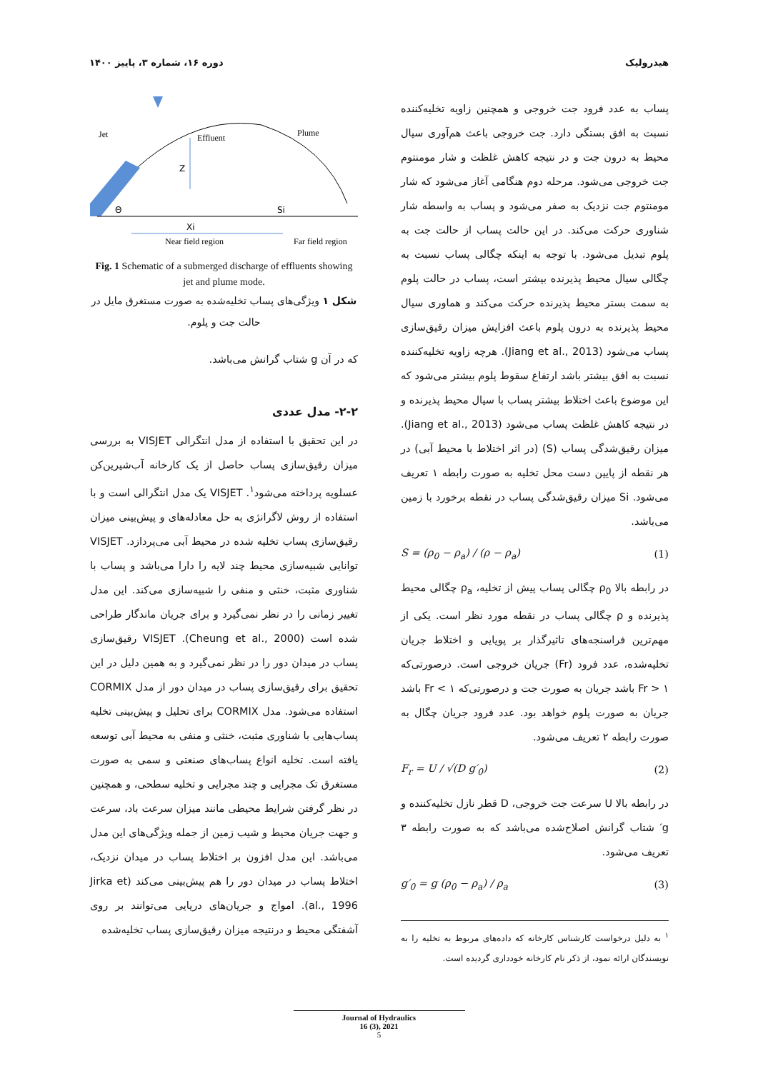هیدرولیک دوره ۱۶، شماره ۳، پاییز ۱۴۰۰
پساب به عدد فرود جت خروجی و همچنین زاویه تخلیه‌کننده نسبت به افق بستگی دارد. جت خروجی باعث هم‌آوری سیال محیط به درون جت و در نتیجه کاهش غلظت و شار مومنتوم جت خروجی می‌شود. مرحله دوم هنگامی آغاز می‌شود که شار مومنتوم جت نزدیک به صفر می‌شود و پساب به واسطه شار شناوری حرکت می‌کند. در این حالت پساب از حالت جت به پلوم تبدیل می‌شود. با توجه به اینکه چگالی پساب نسبت به چگالی سیال محیط پذیرنده بیشتر است، پساب در حالت پلوم به سمت بستر محیط پذیرنده حرکت می‌کند و هماوری سیال محیط پذیرنده به درون پلوم باعث افزایش میزان رقیق‌سازی پساب می‌شود (Jiang et al., 2013). هرچه زاویه تخلیه‌کننده نسبت به افق بیشتر باشد ارتفاع سقوط پلوم بیشتر می‌شود که این موضوع باعث اختلاط بیشتر پساب با سیال محیط پذیرنده و در نتیجه کاهش غلظت پساب می‌شود (Jiang et al., 2013). میزان رقیق‌شدگی پساب (S) (در اثر اختلاط با محیط آبی) در هر نقطه از پایین دست محل تخلیه به صورت رابطه ۱ تعریف می‌شود. Si میزان رقیق‌شدگی پساب در نقطه برخورد با زمین می‌باشد.
S = (ρ<sub>0</sub> − ρ<sub>a</sub>) / (ρ − ρ<sub>a</sub>) (1)
در رابطه بالا ρ<sub>0</sub> چگالی پساب پیش از تخلیه، ρ<sub>a</sub> چگالی محیط پذیرنده و ρ چگالی پساب در نقطه مورد نظر است. یکی از مهم‌ترین فراسنجه‌های تاثیرگذار بر پویایی و اختلاط جریان تخلیه‌شده، عدد فرود (Fr) جریان خروجی است. درصورتی‌که Fr > ۱ باشد جریان به صورت جت و درصورتی‌که Fr < ۱ باشد جریان به صورت پلوم خواهد بود. عدد فرود جریان چگال به صورت رابطه ۲ تعریف می‌شود.
F<sub>r</sub> = U / √(D g′<sub>0</sub>) (2)
در رابطه بالا U سرعت جت خروجی، D قطر نازل تخلیه‌کننده و g′ شتاب گرانش اصلاح‌شده می‌باشد که به صورت رابطه ۳ تعریف می‌شود.
g′<sub>0</sub> = g (ρ<sub>0</sub> − ρ<sub>a</sub>) / ρ<sub>a</sub> (3)
<sup>۱</sup> به دلیل درخواست کارشناس کارخانه که داده‌های مربوط به تخلیه را به نویسندگان ارائه نمود، از ذکر نام کارخانه خودداری گردیده است.
Jet
Effluent
Plume
Z
Θ
Si
Xi
Near field region
Far field region
Fig. 1 Schematic of a submerged discharge of effluents showing jet and plume mode.
شکل ۱ ویژگی‌های پساب تخلیه‌شده به صورت مستغرق مایل در حالت جت و پلوم.
که در آن g شتاب گرانش می‌باشد.
۲-۲- مدل عددی
در این تحقیق با استفاده از مدل انتگرالی VISJET به بررسی میزان رقیق‌سازی پساب حاصل از یک کارخانه آب‌شیرین‌کن عسلویه پرداخته می‌شود<sup>۱</sup>. VISJET یک مدل انتگرالی است و با استفاده از روش لاگرانژی به حل معادله‌های و پیش‌بینی میزان رقیق‌سازی پساب تخلیه شده در محیط آبی می‌پردازد. VISJET توانایی شبیه‌سازی محیط چند لایه را دارا می‌باشد و پساب با شناوری مثبت، خنثی و منفی را شبیه‌سازی می‌کند. این مدل تغییر زمانی را در نظر نمی‌گیرد و برای جریان ماندگار طراحی شده است (Cheung et al., 2000). VISJET رقیق‌سازی پساب در میدان دور را در نظر نمی‌گیرد و به همین دلیل در این تحقیق برای رقیق‌سازی پساب در میدان دور از مدل CORMIX استفاده می‌شود. مدل CORMIX برای تحلیل و پیش‌بینی تخلیه پساب‌هایی با شناوری مثبت، خنثی و منفی به محیط آبی توسعه یافته است. تخلیه انواع پساب‌های صنعتی و سمی به صورت مستغرق تک مجرایی و چند مجرایی و تخلیه سطحی، و همچنین در نظر گرفتن شرایط محیطی مانند میزان سرعت باد، سرعت و جهت جریان محیط و شیب زمین از جمله ویژگی‌های این مدل می‌باشد. این مدل افزون بر اختلاط پساب در میدان نزدیک، اختلاط پساب در میدان دور را هم پیش‌بینی می‌کند (Jirka et al., 1996). امواج و جریان‌های دریایی می‌توانند بر روی آشفتگی محیط و درنتیجه میزان رقیق‌سازی پساب تخلیه‌شده
Journal of Hydraulics
16 (3), 2021
5